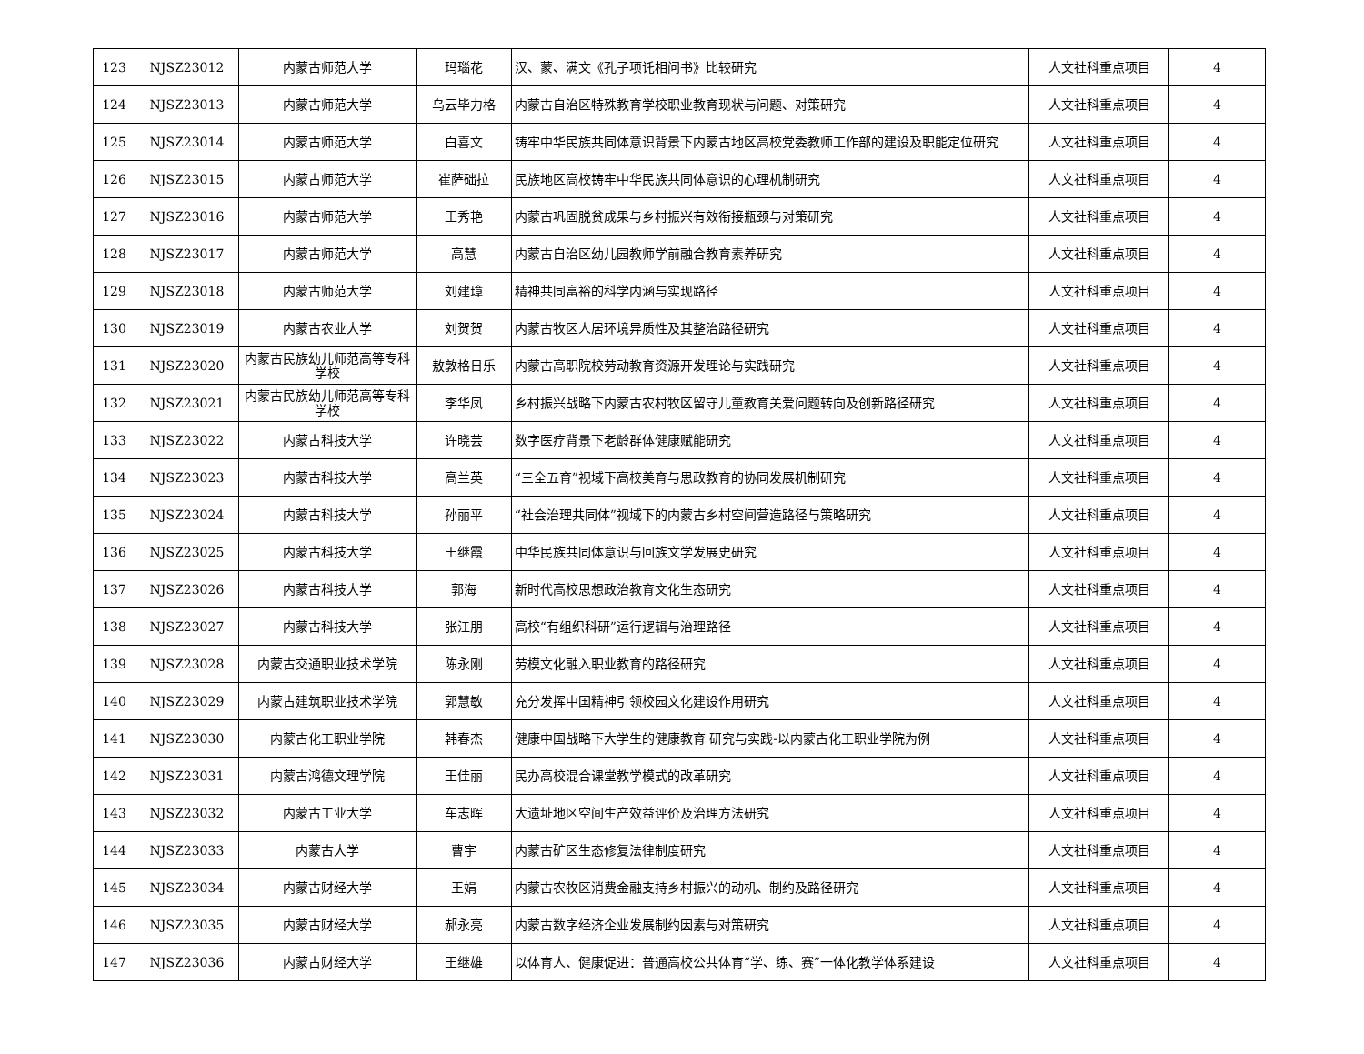| 123 | NJSZ23012 | 内蒙古师范大学 | 玛瑙花 | 汉、蒙、满文《孔子项讬相问书》比较研究 | 人文社科重点项目 | 4 |
| 124 | NJSZ23013 | 内蒙古师范大学 | 乌云毕力格 | 内蒙古自治区特殊教育学校职业教育现状与问题、对策研究 | 人文社科重点项目 | 4 |
| 125 | NJSZ23014 | 内蒙古师范大学 | 白喜文 | 铸牢中华民族共同体意识背景下内蒙古地区高校党委教师工作部的建设及职能定位研究 | 人文社科重点项目 | 4 |
| 126 | NJSZ23015 | 内蒙古师范大学 | 崔萨础拉 | 民族地区高校铸牢中华民族共同体意识的心理机制研究 | 人文社科重点项目 | 4 |
| 127 | NJSZ23016 | 内蒙古师范大学 | 王秀艳 | 内蒙古巩固脱贫成果与乡村振兴有效衔接瓶颈与对策研究 | 人文社科重点项目 | 4 |
| 128 | NJSZ23017 | 内蒙古师范大学 | 高慧 | 内蒙古自治区幼儿园教师学前融合教育素养研究 | 人文社科重点项目 | 4 |
| 129 | NJSZ23018 | 内蒙古师范大学 | 刘建璋 | 精神共同富裕的科学内涵与实现路径 | 人文社科重点项目 | 4 |
| 130 | NJSZ23019 | 内蒙古农业大学 | 刘贺贺 | 内蒙古牧区人居环境异质性及其整治路径研究 | 人文社科重点项目 | 4 |
| 131 | NJSZ23020 | 内蒙古民族幼儿师范高等专科学校 | 敖敦格日乐 | 内蒙古高职院校劳动教育资源开发理论与实践研究 | 人文社科重点项目 | 4 |
| 132 | NJSZ23021 | 内蒙古民族幼儿师范高等专科学校 | 李华凤 | 乡村振兴战略下内蒙古农村牧区留守儿童教育关爱问题转向及创新路径研究 | 人文社科重点项目 | 4 |
| 133 | NJSZ23022 | 内蒙古科技大学 | 许晓芸 | 数字医疗背景下老龄群体健康赋能研究 | 人文社科重点项目 | 4 |
| 134 | NJSZ23023 | 内蒙古科技大学 | 高兰英 | “三全五育”视域下高校美育与思政教育的协同发展机制研究 | 人文社科重点项目 | 4 |
| 135 | NJSZ23024 | 内蒙古科技大学 | 孙丽平 | “社会治理共同体”视域下的内蒙古乡村空间营造路径与策略研究 | 人文社科重点项目 | 4 |
| 136 | NJSZ23025 | 内蒙古科技大学 | 王继霞 | 中华民族共同体意识与回族文学发展史研究 | 人文社科重点项目 | 4 |
| 137 | NJSZ23026 | 内蒙古科技大学 | 郭海 | 新时代高校思想政治教育文化生态研究 | 人文社科重点项目 | 4 |
| 138 | NJSZ23027 | 内蒙古科技大学 | 张江朋 | 高校“有组织科研”运行逻辑与治理路径 | 人文社科重点项目 | 4 |
| 139 | NJSZ23028 | 内蒙古交通职业技术学院 | 陈永刚 | 劳模文化融入职业教育的路径研究 | 人文社科重点项目 | 4 |
| 140 | NJSZ23029 | 内蒙古建筑职业技术学院 | 郭慧敏 | 充分发挥中国精神引领校园文化建设作用研究 | 人文社科重点项目 | 4 |
| 141 | NJSZ23030 | 内蒙古化工职业学院 | 韩春杰 | 健康中国战略下大学生的健康教育 研究与实践-以内蒙古化工职业学院为例 | 人文社科重点项目 | 4 |
| 142 | NJSZ23031 | 内蒙古鸿德文理学院 | 王佳丽 | 民办高校混合课堂教学模式的改革研究 | 人文社科重点项目 | 4 |
| 143 | NJSZ23032 | 内蒙古工业大学 | 车志晖 | 大遗址地区空间生产效益评价及治理方法研究 | 人文社科重点项目 | 4 |
| 144 | NJSZ23033 | 内蒙古大学 | 曹宇 | 内蒙古矿区生态修复法律制度研究 | 人文社科重点项目 | 4 |
| 145 | NJSZ23034 | 内蒙古财经大学 | 王娟 | 内蒙古农牧区消费金融支持乡村振兴的动机、制约及路径研究 | 人文社科重点项目 | 4 |
| 146 | NJSZ23035 | 内蒙古财经大学 | 郝永亮 | 内蒙古数字经济企业发展制约因素与对策研究 | 人文社科重点项目 | 4 |
| 147 | NJSZ23036 | 内蒙古财经大学 | 王继雄 | 以体育人、健康促进：普通高校公共体育“学、练、赛”一体化教学体系建设 | 人文社科重点项目 | 4 |